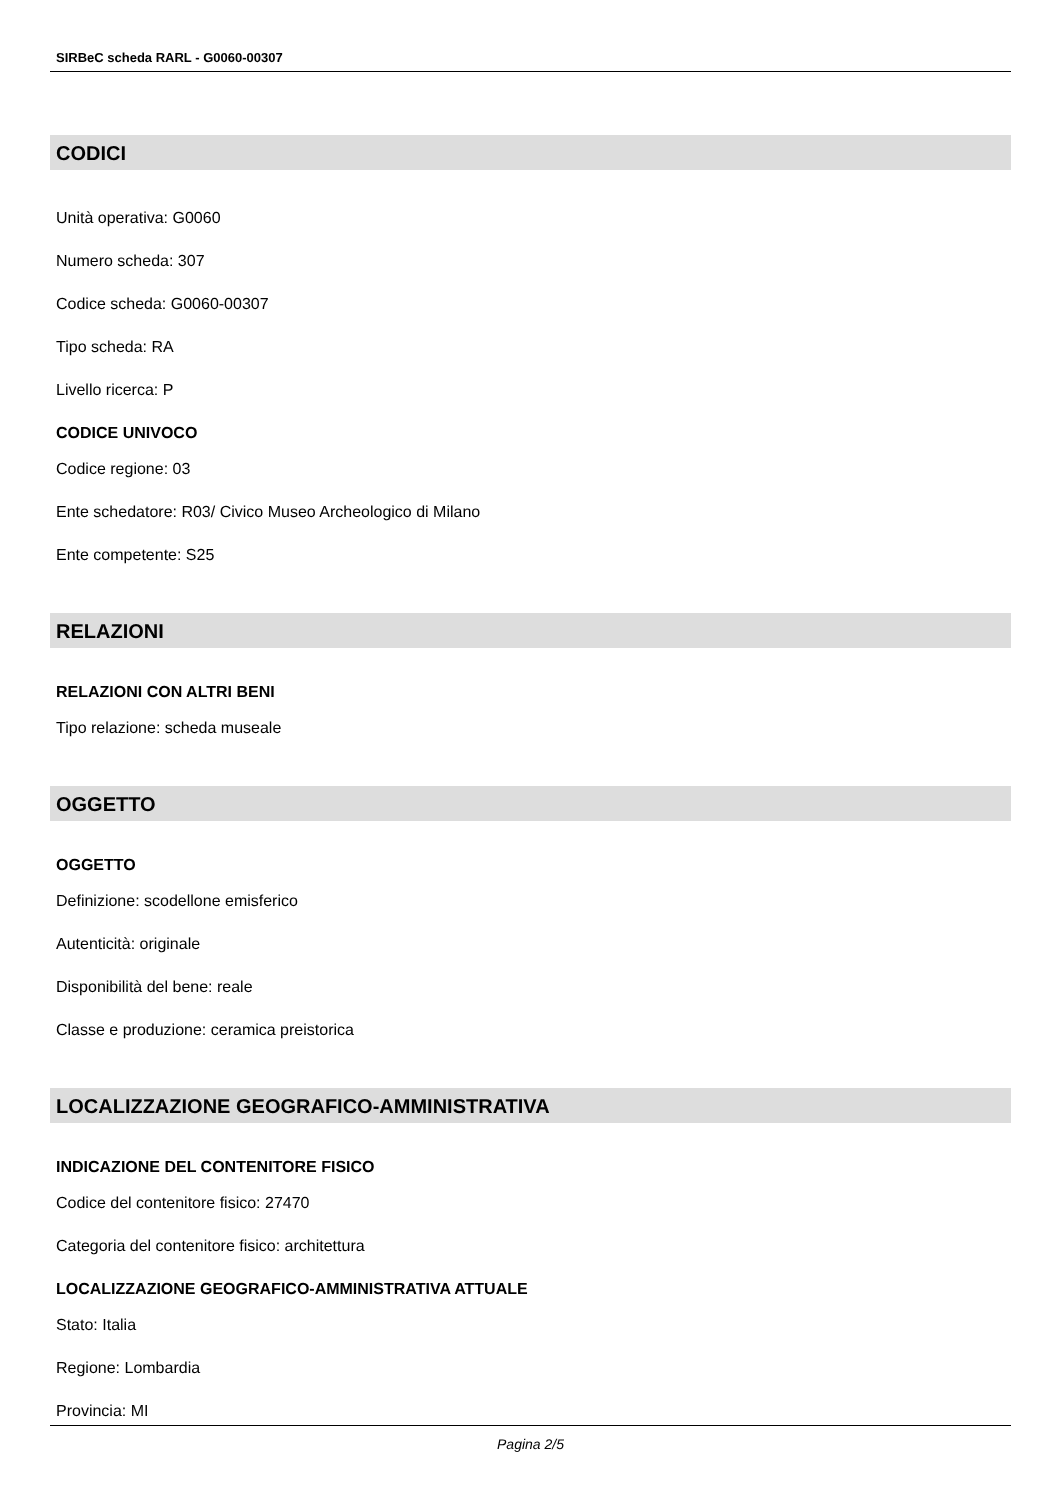SIRBeC scheda RARL - G0060-00307
CODICI
Unità operativa: G0060
Numero scheda: 307
Codice scheda: G0060-00307
Tipo scheda: RA
Livello ricerca: P
CODICE UNIVOCO
Codice regione: 03
Ente schedatore: R03/ Civico Museo Archeologico di Milano
Ente competente: S25
RELAZIONI
RELAZIONI CON ALTRI BENI
Tipo relazione: scheda museale
OGGETTO
OGGETTO
Definizione: scodellone emisferico
Autenticità: originale
Disponibilità del bene: reale
Classe e produzione: ceramica preistorica
LOCALIZZAZIONE GEOGRAFICO-AMMINISTRATIVA
INDICAZIONE DEL CONTENITORE FISICO
Codice del contenitore fisico: 27470
Categoria del contenitore fisico: architettura
LOCALIZZAZIONE GEOGRAFICO-AMMINISTRATIVA ATTUALE
Stato: Italia
Regione: Lombardia
Provincia: MI
Pagina 2/5